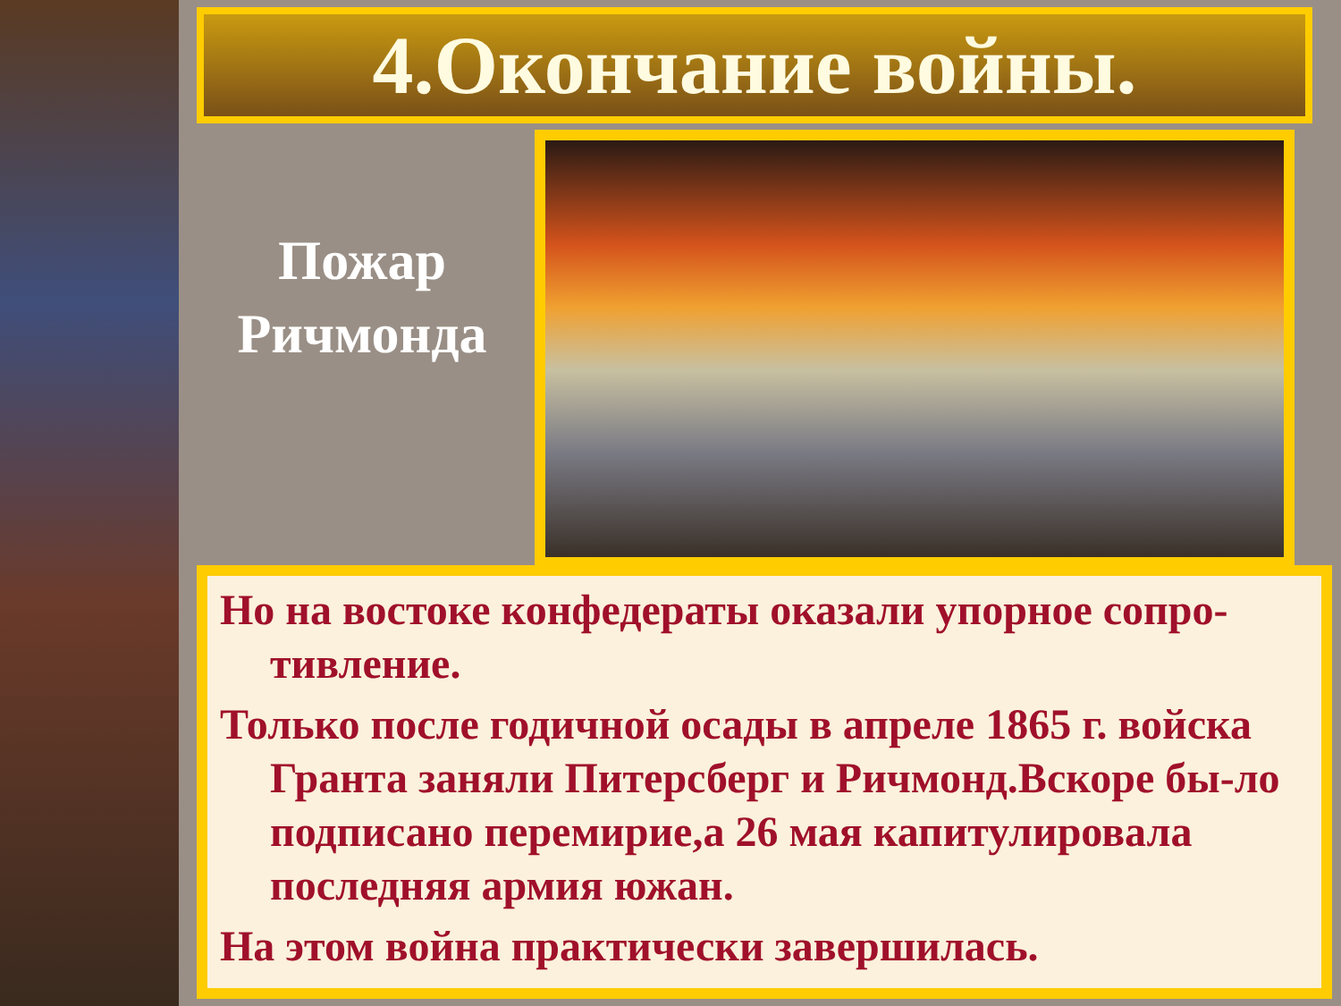4.Окончание войны.
Пожар Ричмонда
Но на востоке конфедераты оказали упорное сопро-тивление.
Только после годичной осады в апреле 1865 г. войска Гранта заняли Питерсберг и Ричмонд.Вскоре бы-ло подписано перемирие,а 26 мая капитулировала последняя армия южан.
На этом война практически завершилась.